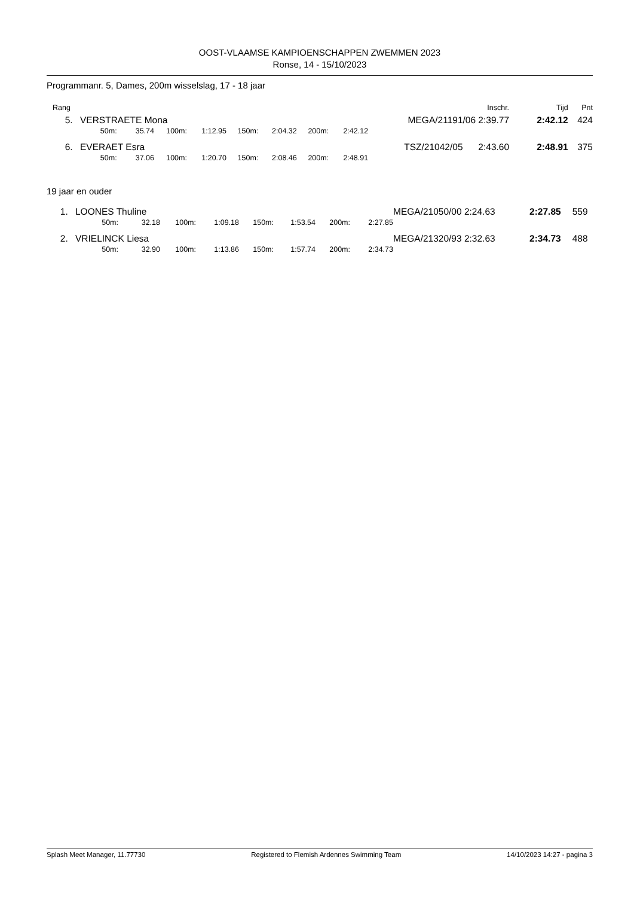OOST-VLAAMSE KAMPIOENSCHAPPEN ZWEMMEN 2023
Ronse, 14 - 15/10/2023
Programmanr. 5, Dames, 200m wisselslag, 17 - 18 jaar
| Rang | | | | | | | | | | | Inschr. | Tijd | Pnt |
| --- | --- | --- | --- | --- | --- | --- | --- | --- | --- | --- | --- | --- | --- |
| 5. | VERSTRAETE Mona | | | | | | | | | | MEGA/21191/06 2:39.77 | 2:42.12 | 424 |
| | 50m: | 35.74 | 100m: | 1:12.95 | 150m: | 2:04.32 | 200m: | 2:42.12 | | | | | |
| 6. | EVERAET Esra | | | | | | | | | | TSZ/21042/05 2:43.60 | 2:48.91 | 375 |
| | 50m: | 37.06 | 100m: | 1:20.70 | 150m: | 2:08.46 | 200m: | 2:48.91 | | | | | |
19 jaar en ouder
| 1. | LOONES Thuline | | | | | | | | | | MEGA/21050/00 2:24.63 | 2:27.85 | 559 |
| | 50m: | 32.18 | 100m: | 1:09.18 | 150m: | 1:53.54 | 200m: | 2:27.85 | | | | | |
| 2. | VRIELINCK Liesa | | | | | | | | | | MEGA/21320/93 2:32.63 | 2:34.73 | 488 |
| | 50m: | 32.90 | 100m: | 1:13.86 | 150m: | 1:57.74 | 200m: | 2:34.73 | | | | | |
Splash Meet Manager, 11.77730 Registered to Flemish Ardennes Swimming Team 14/10/2023 14:27 - pagina 3